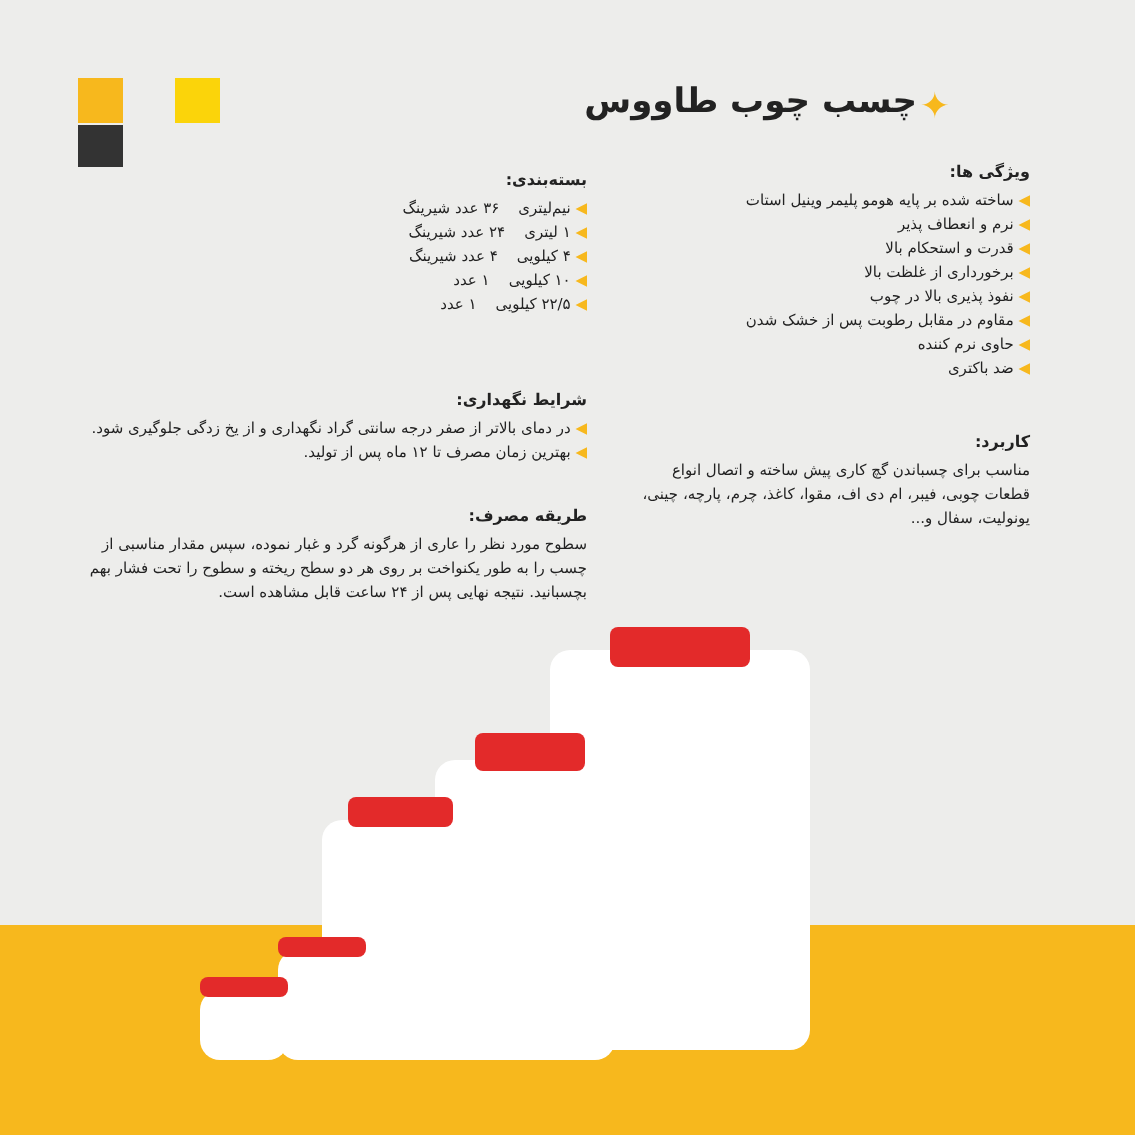چسب چوب طاووس ✦
ویژگی ها:
ساخته شده بر پایه هومو پلیمر وینیل استات
نرم و انعطاف پذیر
قدرت و استحکام بالا
برخورداری از غلظت بالا
نفوذ پذیری بالا در چوب
مقاوم در مقابل رطوبت پس از خشک شدن
حاوی نرم کننده
ضد باکتری
کاربرد:
مناسب برای چسباندن گچ کاری پیش ساخته و اتصال انواع قطعات چوبی، فیبر، ام دی اف، مقوا، کاغذ، چرم، پارچه، چینی، یونولیت، سفال و...
بسته‌بندی:
نیم‌لیتری ۳۶ عدد شیرینگ
۱ لیتری ۲۴ عدد شیرینگ
۴ کیلویی ۴ عدد شیرینگ
۱۰ کیلویی ۱ عدد
۲۲/۵ کیلویی ۱ عدد
شرایط نگهداری:
در دمای بالاتر از صفر درجه سانتی گراد نگهداری و از یخ زدگی جلوگیری شود.
بهترین زمان مصرف تا ۱۲ ماه پس از تولید.
طریقه مصرف:
سطوح مورد نظر را عاری از هرگونه گرد و غبار نموده، سپس مقدار مناسبی از چسب را به طور یکنواخت بر روی هر دو سطح ریخته و سطوح را تحت فشار بهم بچسبانید. نتیجه نهایی پس از ۲۴ ساعت قابل مشاهده است.